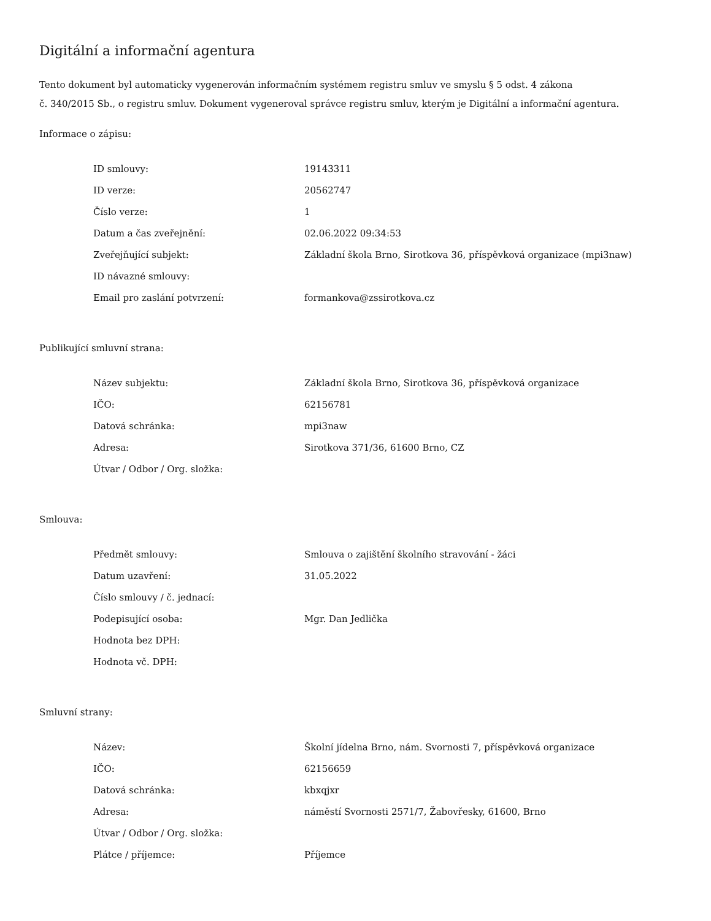Digitální a informační agentura
Tento dokument byl automaticky vygenerován informačním systémem registru smluv ve smyslu § 5 odst. 4 zákona
č. 340/2015 Sb., o registru smluv. Dokument vygeneroval správce registru smluv, kterým je Digitální a informační agentura.
Informace o zápisu:
| ID smlouvy: | 19143311 |
| ID verze: | 20562747 |
| Číslo verze: | 1 |
| Datum a čas zveřejnění: | 02.06.2022 09:34:53 |
| Zveřejňující subjekt: | Základní škola Brno, Sirotkova 36, příspěvková organizace (mpi3naw) |
| ID návazné smlouvy: | |
| Email pro zaslání potvrzení: | formankova@zssirotkova.cz |
Publikující smluvní strana:
| Název subjektu: | Základní škola Brno, Sirotkova 36, příspěvková organizace |
| IČO: | 62156781 |
| Datová schránka: | mpi3naw |
| Adresa: | Sirotkova 371/36, 61600 Brno, CZ |
| Útvar / Odbor / Org. složka: | |
Smlouva:
| Předmět smlouvy: | Smlouva o zajištění školního stravování - žáci |
| Datum uzavření: | 31.05.2022 |
| Číslo smlouvy / č. jednací: | |
| Podepisující osoba: | Mgr. Dan Jedlička |
| Hodnota bez DPH: | |
| Hodnota vč. DPH: | |
Smluvní strany:
| Název: | Školní jídelna Brno, nám. Svornosti 7, příspěvková organizace |
| IČO: | 62156659 |
| Datová schránka: | kbxqjxr |
| Adresa: | náměstí Svornosti 2571/7, Žabovřesky, 61600, Brno |
| Útvar / Odbor / Org. složka: | |
| Plátce / příjemce: | Příjemce |